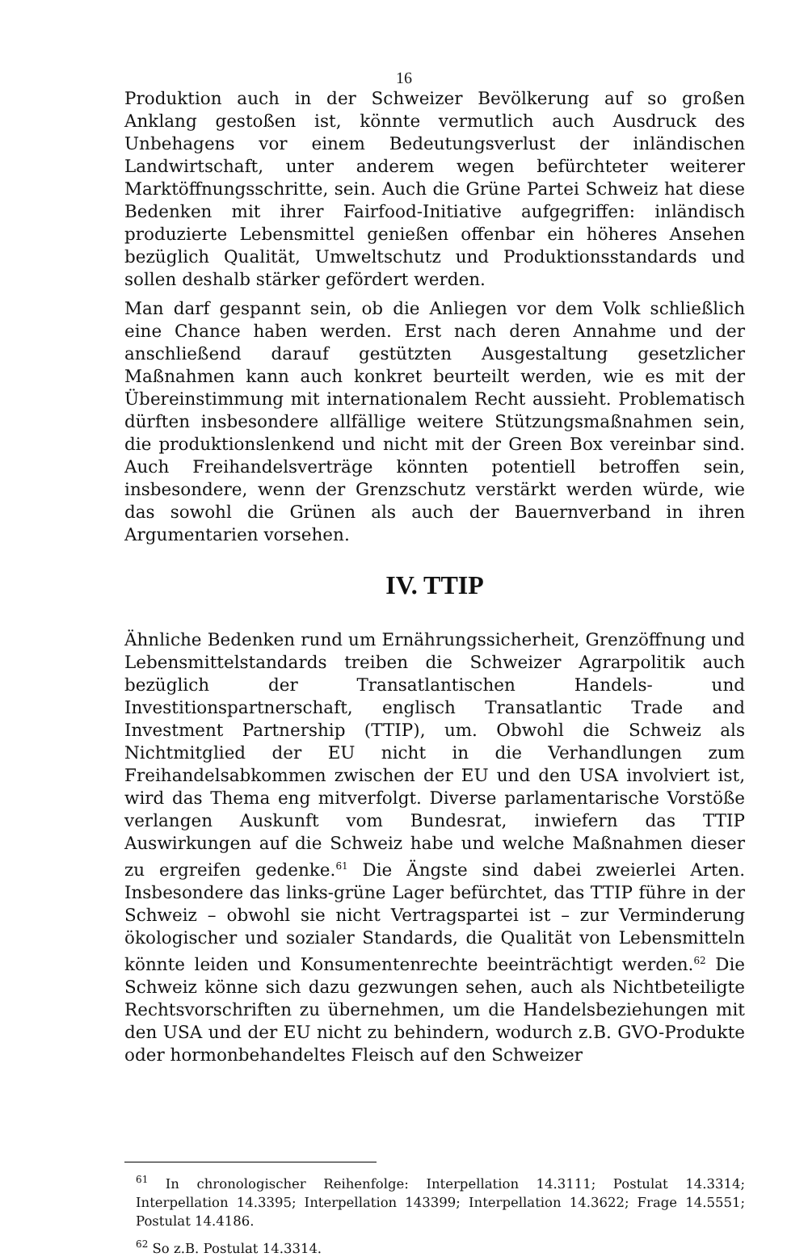16
Produktion auch in der Schweizer Bevölkerung auf so großen Anklang gestoßen ist, könnte vermutlich auch Ausdruck des Unbehagens vor einem Bedeutungsverlust der inländischen Landwirtschaft, unter anderem wegen befürchteter weiterer Marktöffnungsschritte, sein. Auch die Grüne Partei Schweiz hat diese Bedenken mit ihrer Fairfood-Initiative aufgegriffen: inländisch produzierte Lebensmittel genießen offenbar ein höheres Ansehen bezüglich Qualität, Umweltschutz und Produktionsstandards und sollen deshalb stärker gefördert werden.
Man darf gespannt sein, ob die Anliegen vor dem Volk schließlich eine Chance haben werden. Erst nach deren Annahme und der anschließend darauf gestützten Ausgestaltung gesetzlicher Maßnahmen kann auch konkret beurteilt werden, wie es mit der Übereinstimmung mit internationalem Recht aussieht. Problematisch dürften insbesondere allfällige weitere Stützungsmaßnahmen sein, die produktionslenkend und nicht mit der Green Box vereinbar sind. Auch Freihandelsverträge könnten potentiell betroffen sein, insbesondere, wenn der Grenzschutz verstärkt werden würde, wie das sowohl die Grünen als auch der Bauernverband in ihren Argumentarien vorsehen.
IV. TTIP
Ähnliche Bedenken rund um Ernährungssicherheit, Grenzöffnung und Lebensmittelstandards treiben die Schweizer Agrarpolitik auch bezüglich der Transatlantischen Handels- und Investitionspartnerschaft, englisch Transatlantic Trade and Investment Partnership (TTIP), um. Obwohl die Schweiz als Nichtmitglied der EU nicht in die Verhandlungen zum Freihandelsabkommen zwischen der EU und den USA involviert ist, wird das Thema eng mitverfolgt. Diverse parlamentarische Vorstöße verlangen Auskunft vom Bundesrat, inwiefern das TTIP Auswirkungen auf die Schweiz habe und welche Maßnahmen dieser zu ergreifen gedenke.<sup>61</sup> Die Ängste sind dabei zweierlei Arten. Insbesondere das links-grüne Lager befürchtet, das TTIP führe in der Schweiz – obwohl sie nicht Vertragspartei ist – zur Verminderung ökologischer und sozialer Standards, die Qualität von Lebensmitteln könnte leiden und Konsumentenrechte beeinträchtigt werden.<sup>62</sup> Die Schweiz könne sich dazu gezwungen sehen, auch als Nichtbeteiligte Rechtsvorschriften zu übernehmen, um die Handelsbeziehungen mit den USA und der EU nicht zu behindern, wodurch z.B. GVO-Produkte oder hormonbehandeltes Fleisch auf den Schweizer
<sup>61</sup> In chronologischer Reihenfolge: Interpellation 14.3111; Postulat 14.3314; Interpellation 14.3395; Interpellation 143399; Interpellation 14.3622; Frage 14.5551; Postulat 14.4186.
<sup>62</sup> So z.B. Postulat 14.3314.